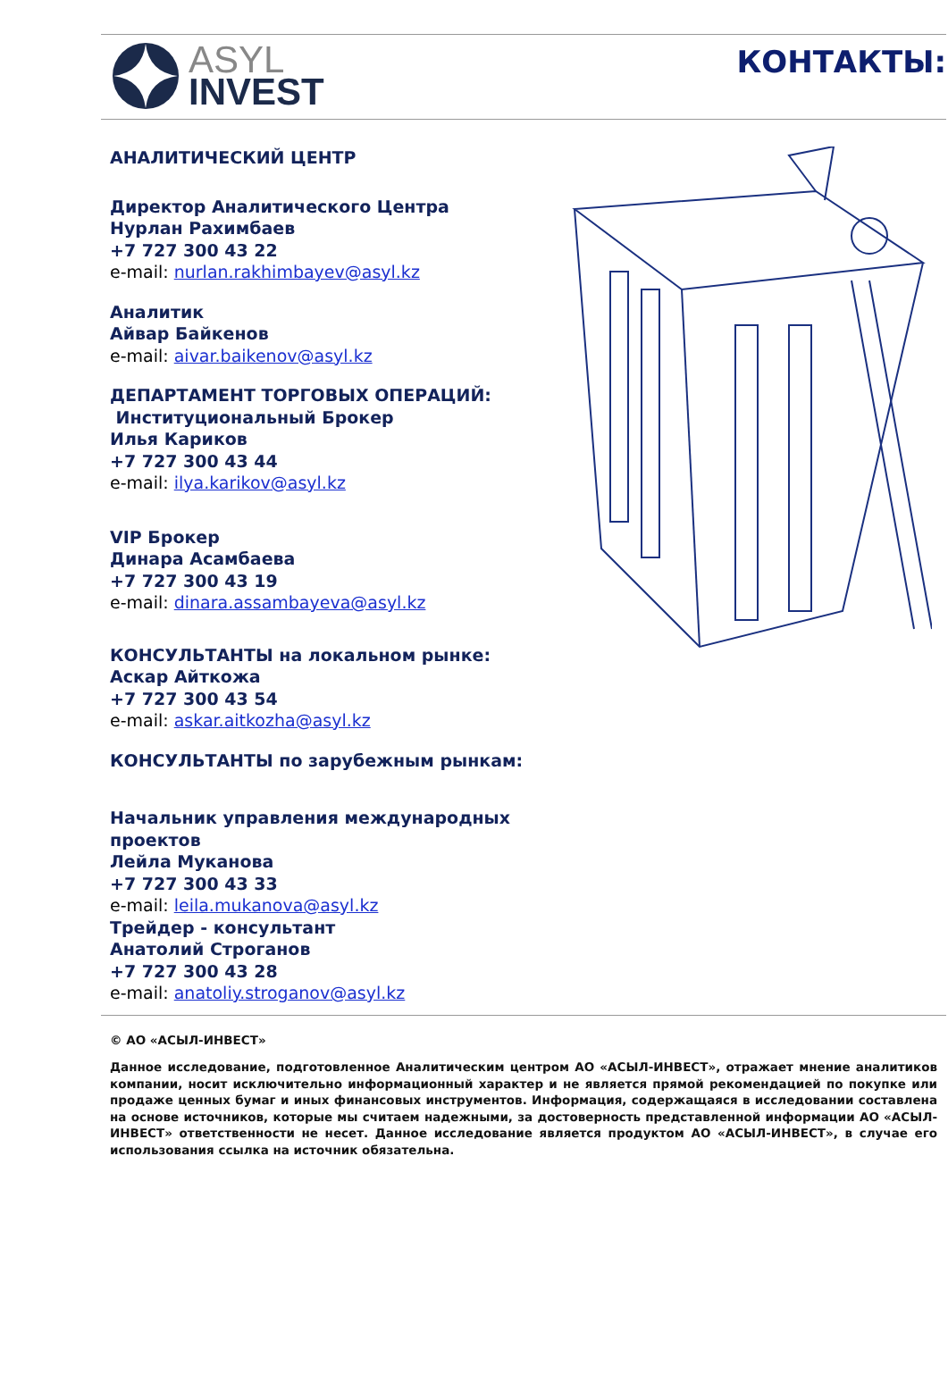ASYL
INVEST
КОНТАКТЫ:
АНАЛИТИЧЕСКИЙ ЦЕНТР
Директор Аналитического Центра
Нурлан Рахимбаев
+7 727 300 43 22
e-mail: nurlan.rakhimbayev@asyl.kz
Аналитик
Айвар Байкенов
e-mail: aivar.baikenov@asyl.kz
ДЕПАРТАМЕНТ ТОРГОВЫХ ОПЕРАЦИЙ:
Институциональный Брокер
Илья Кариков
+7 727 300 43 44
e-mail: ilya.karikov@asyl.kz
VIP Брокер
Динара Асамбаева
+7 727 300 43 19
e-mail: dinara.assambayeva@asyl.kz
КОНСУЛЬТАНТЫ на локальном рынке:
Аскар Айткожа
+7 727 300 43 54
e-mail: askar.aitkozha@asyl.kz
КОНСУЛЬТАНТЫ по зарубежным рынкам:
Начальник управления международных проектов
Лейла Муканова
+7 727 300 43 33
e-mail: leila.mukanova@asyl.kz
Трейдер - консультант
Анатолий Строганов
+7 727 300 43 28
e-mail: anatoliy.stroganov@asyl.kz
© АО «АСЫЛ-ИНВЕСТ»
Данное исследование, подготовленное Аналитическим центром АО «АСЫЛ-ИНВЕСТ», отражает мнение аналитиков компании, носит исключительно информационный характер и не является прямой рекомендацией по покупке или продаже ценных бумаг и иных финансовых инструментов. Информация, содержащаяся в исследовании составлена на основе источников, которые мы считаем надежными, за достоверность представленной информации АО «АСЫЛ-ИНВЕСТ» ответственности не несет. Данное исследование является продуктом АО «АСЫЛ-ИНВЕСТ», в случае его использования ссылка на источник обязательна.